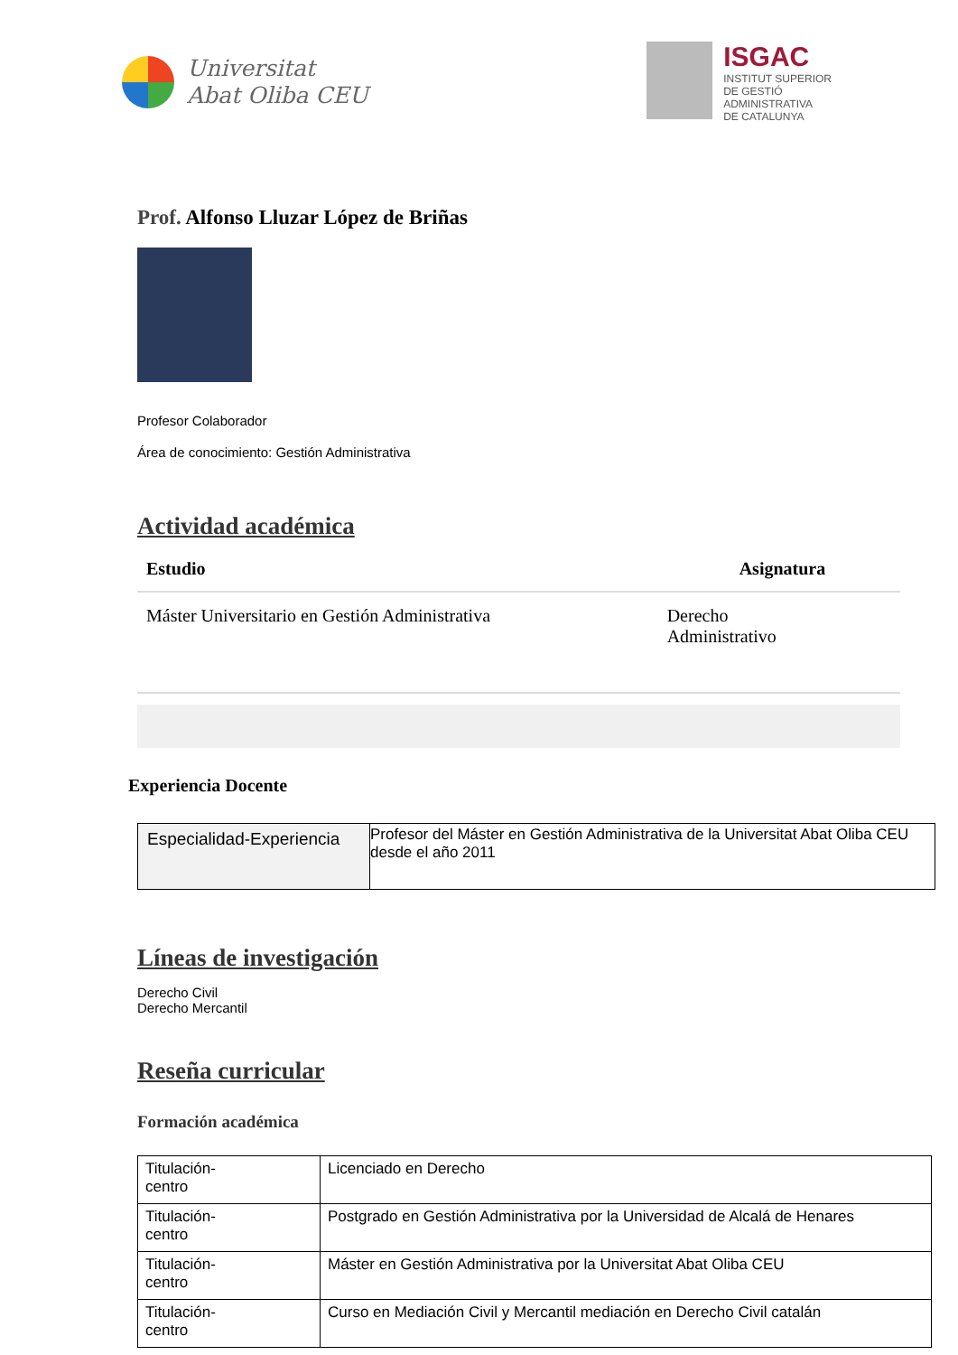Universitat
Abat Oliba CEU
ISGAC
INSTITUT SUPERIOR
DE GESTIÓ
ADMINISTRATIVA
DE CATALUNYA
Prof. Alfonso Lluzar López de Briñas
Profesor Colaborador
Área de conocimiento: Gestión Administrativa
Actividad académica
| Estudio | Asignatura |
| --- | --- |
| Máster Universitario en Gestión Administrativa | Derecho Administrativo |
Experiencia Docente
| Especialidad-Experiencia | Profesor del Máster en Gestión Administrativa de la Universitat Abat Oliba CEU desde el año 2011 |
Líneas de investigación
Derecho Civil
Derecho Mercantil
Reseña curricular
Formación académica
| Titulación- centro | Licenciado en Derecho |
| Titulación- centro | Postgrado en Gestión Administrativa por la Universidad de Alcalá de Henares |
| Titulación- centro | Máster en Gestión Administrativa por la Universitat Abat Oliba CEU |
| Titulación- centro | Curso en Mediación Civil y Mercantil mediación en Derecho Civil catalán |